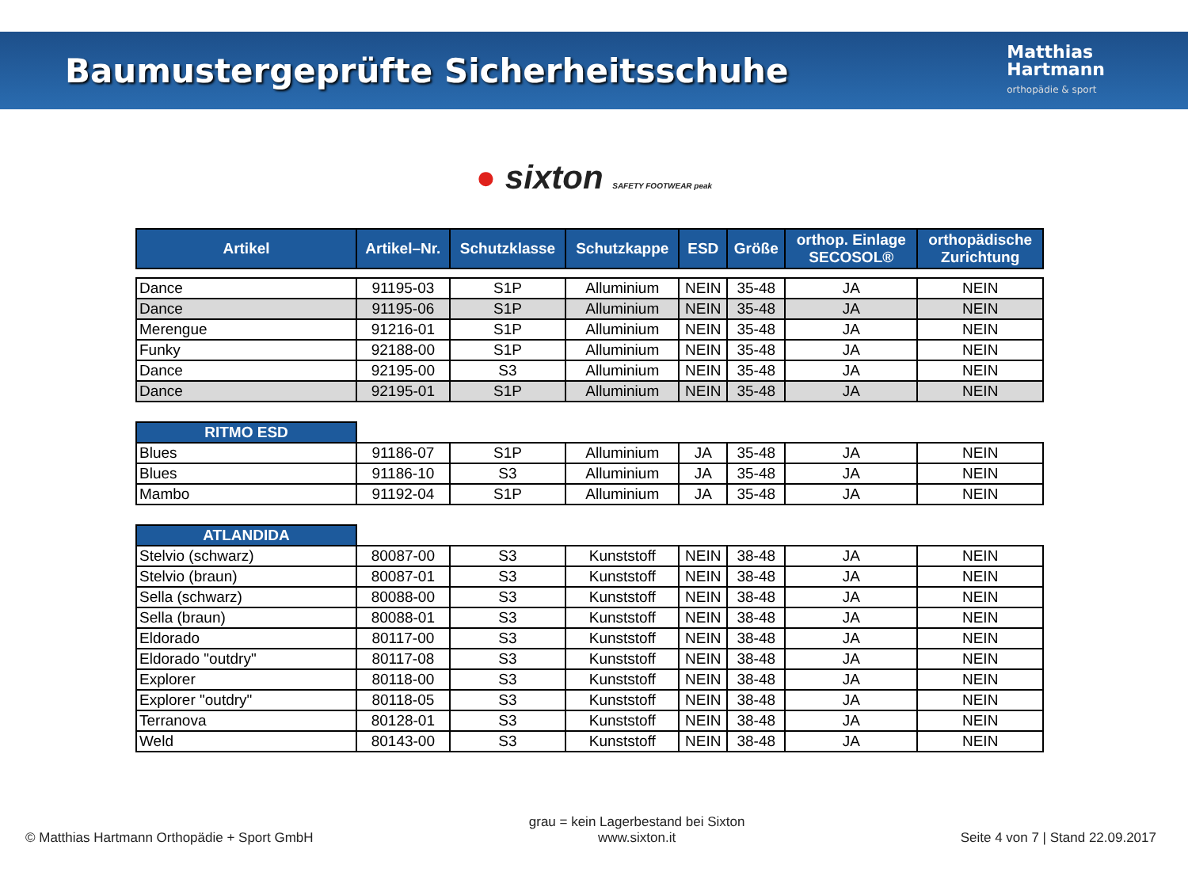Baumustergeprüfte Sicherheitsschuhe
Matthias
Hartmann
orthopädie & sport
● sixton SAFETY FOOTWEAR peak
| Artikel | Artikel–Nr. | Schutzklasse | Schutzkappe | ESD | Größe | orthop. Einlage SECOSOL® | orthopädische Zurichtung |
| --- | --- | --- | --- | --- | --- | --- | --- |
| Dance | 91195-03 | S1P | Alluminium | NEIN | 35-48 | JA | NEIN |
| Dance | 91195-06 | S1P | Alluminium | NEIN | 35-48 | JA | NEIN |
| Merengue | 91216-01 | S1P | Alluminium | NEIN | 35-48 | JA | NEIN |
| Funky | 92188-00 | S1P | Alluminium | NEIN | 35-48 | JA | NEIN |
| Dance | 92195-00 | S3 | Alluminium | NEIN | 35-48 | JA | NEIN |
| Dance | 92195-01 | S1P | Alluminium | NEIN | 35-48 | JA | NEIN |
| RITMO ESD | | | | | | | |
| Blues | 91186-07 | S1P | Alluminium | JA | 35-48 | JA | NEIN |
| Blues | 91186-10 | S3 | Alluminium | JA | 35-48 | JA | NEIN |
| Mambo | 91192-04 | S1P | Alluminium | JA | 35-48 | JA | NEIN |
| ATLANDIDA | | | | | | | |
| Stelvio (schwarz) | 80087-00 | S3 | Kunststoff | NEIN | 38-48 | JA | NEIN |
| Stelvio (braun) | 80087-01 | S3 | Kunststoff | NEIN | 38-48 | JA | NEIN |
| Sella (schwarz) | 80088-00 | S3 | Kunststoff | NEIN | 38-48 | JA | NEIN |
| Sella (braun) | 80088-01 | S3 | Kunststoff | NEIN | 38-48 | JA | NEIN |
| Eldorado | 80117-00 | S3 | Kunststoff | NEIN | 38-48 | JA | NEIN |
| Eldorado "outdry" | 80117-08 | S3 | Kunststoff | NEIN | 38-48 | JA | NEIN |
| Explorer | 80118-00 | S3 | Kunststoff | NEIN | 38-48 | JA | NEIN |
| Explorer "outdry" | 80118-05 | S3 | Kunststoff | NEIN | 38-48 | JA | NEIN |
| Terranova | 80128-01 | S3 | Kunststoff | NEIN | 38-48 | JA | NEIN |
| Weld | 80143-00 | S3 | Kunststoff | NEIN | 38-48 | JA | NEIN |
© Matthias Hartmann Orthopädie + Sport GmbH
grau = kein Lagerbestand bei Sixton
www.sixton.it
Seite 4 von 7 | Stand 22.09.2017